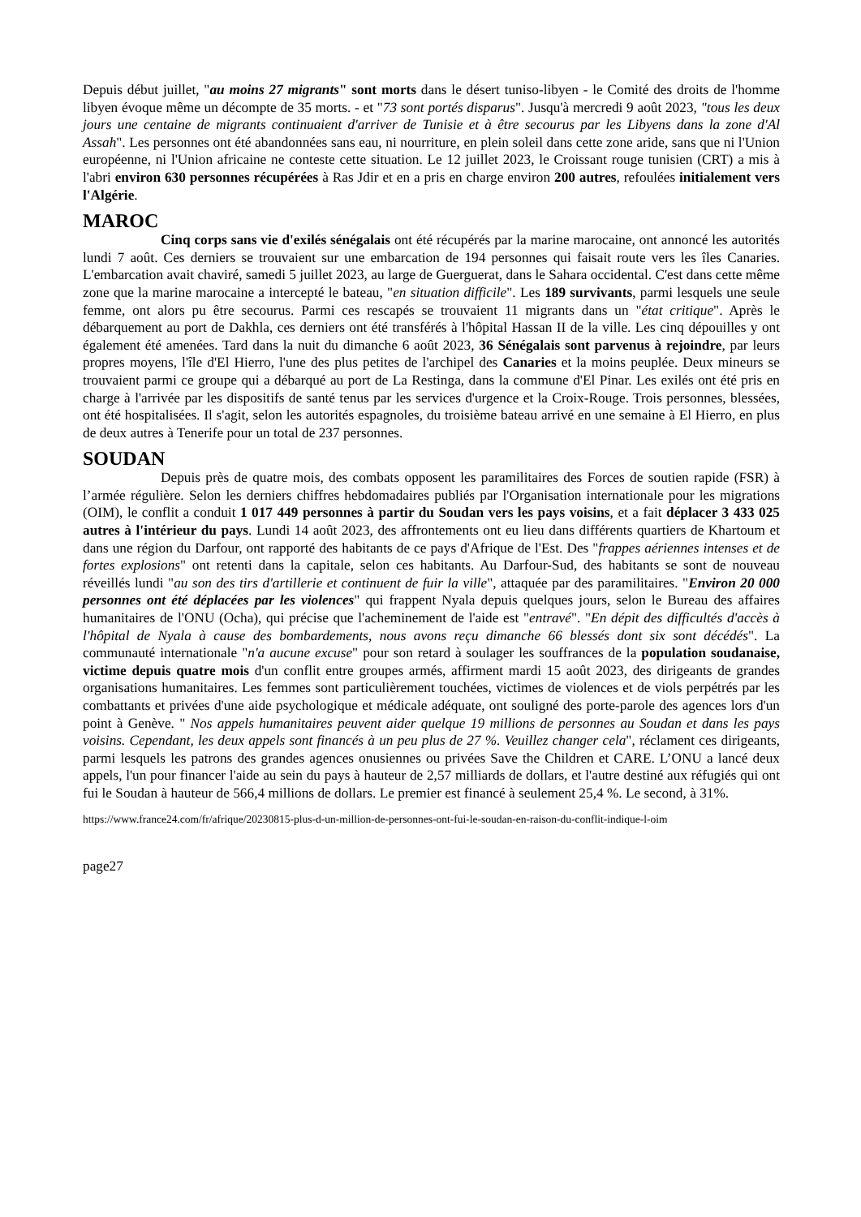Depuis début juillet, "au moins 27 migrants" sont morts dans le désert tuniso-libyen - le Comité des droits de l'homme libyen évoque même un décompte de 35 morts. - et "73 sont portés disparus". Jusqu'à mercredi 9 août 2023, "tous les deux jours une centaine de migrants continuaient d'arriver de Tunisie et à être secourus par les Libyens dans la zone d'Al Assah". Les personnes ont été abandonnées sans eau, ni nourriture, en plein soleil dans cette zone aride, sans que ni l'Union européenne, ni l'Union africaine ne conteste cette situation. Le 12 juillet 2023, le Croissant rouge tunisien (CRT) a mis à l'abri environ 630 personnes récupérées à Ras Jdir et en a pris en charge environ 200 autres, refoulées initialement vers l'Algérie.
MAROC
Cinq corps sans vie d'exilés sénégalais ont été récupérés par la marine marocaine, ont annoncé les autorités lundi 7 août. Ces derniers se trouvaient sur une embarcation de 194 personnes qui faisait route vers les îles Canaries. L'embarcation avait chaviré, samedi 5 juillet 2023, au large de Guerguerat, dans le Sahara occidental. C'est dans cette même zone que la marine marocaine a intercepté le bateau, "en situation difficile". Les 189 survivants, parmi lesquels une seule femme, ont alors pu être secourus. Parmi ces rescapés se trouvaient 11 migrants dans un "état critique". Après le débarquement au port de Dakhla, ces derniers ont été transférés à l'hôpital Hassan II de la ville. Les cinq dépouilles y ont également été amenées. Tard dans la nuit du dimanche 6 août 2023, 36 Sénégalais sont parvenus à rejoindre, par leurs propres moyens, l'île d'El Hierro, l'une des plus petites de l'archipel des Canaries et la moins peuplée. Deux mineurs se trouvaient parmi ce groupe qui a débarqué au port de La Restinga, dans la commune d'El Pinar. Les exilés ont été pris en charge à l'arrivée par les dispositifs de santé tenus par les services d'urgence et la Croix-Rouge. Trois personnes, blessées, ont été hospitalisées. Il s'agit, selon les autorités espagnoles, du troisième bateau arrivé en une semaine à El Hierro, en plus de deux autres à Tenerife pour un total de 237 personnes.
SOUDAN
Depuis près de quatre mois, des combats opposent les paramilitaires des Forces de soutien rapide (FSR) à l’armée régulière. Selon les derniers chiffres hebdomadaires publiés par l'Organisation internationale pour les migrations (OIM), le conflit a conduit 1 017 449 personnes à partir du Soudan vers les pays voisins, et a fait déplacer 3 433 025 autres à l'intérieur du pays. Lundi 14 août 2023, des affrontements ont eu lieu dans différents quartiers de Khartoum et dans une région du Darfour, ont rapporté des habitants de ce pays d'Afrique de l'Est. Des "frappes aériennes intenses et de fortes explosions" ont retenti dans la capitale, selon ces habitants. Au Darfour-Sud, des habitants se sont de nouveau réveillés lundi "au son des tirs d'artillerie et continuent de fuir la ville", attaquée par des paramilitaires. "Environ 20 000 personnes ont été déplacées par les violences" qui frappent Nyala depuis quelques jours, selon le Bureau des affaires humanitaires de l'ONU (Ocha), qui précise que l'acheminement de l'aide est "entravé". "En dépit des difficultés d'accès à l'hôpital de Nyala à cause des bombardements, nous avons reçu dimanche 66 blessés dont six sont décédés". La communauté internationale "n'a aucune excuse" pour son retard à soulager les souffrances de la population soudanaise, victime depuis quatre mois d'un conflit entre groupes armés, affirment mardi 15 août 2023, des dirigeants de grandes organisations humanitaires. Les femmes sont particulièrement touchées, victimes de violences et de viols perpétrés par les combattants et privées d'une aide psychologique et médicale adéquate, ont souligné des porte-parole des agences lors d'un point à Genève. " Nos appels humanitaires peuvent aider quelque 19 millions de personnes au Soudan et dans les pays voisins. Cependant, les deux appels sont financés à un peu plus de 27 %. Veuillez changer cela", réclament ces dirigeants, parmi lesquels les patrons des grandes agences onusiennes ou privées Save the Children et CARE. L’ONU a lancé deux appels, l'un pour financer l'aide au sein du pays à hauteur de 2,57 milliards de dollars, et l'autre destiné aux réfugiés qui ont fui le Soudan à hauteur de 566,4 millions de dollars. Le premier est financé à seulement 25,4 %. Le second, à 31%.
https://www.france24.com/fr/afrique/20230815-plus-d-un-million-de-personnes-ont-fui-le-soudan-en-raison-du-conflit-indique-l-oim
page27